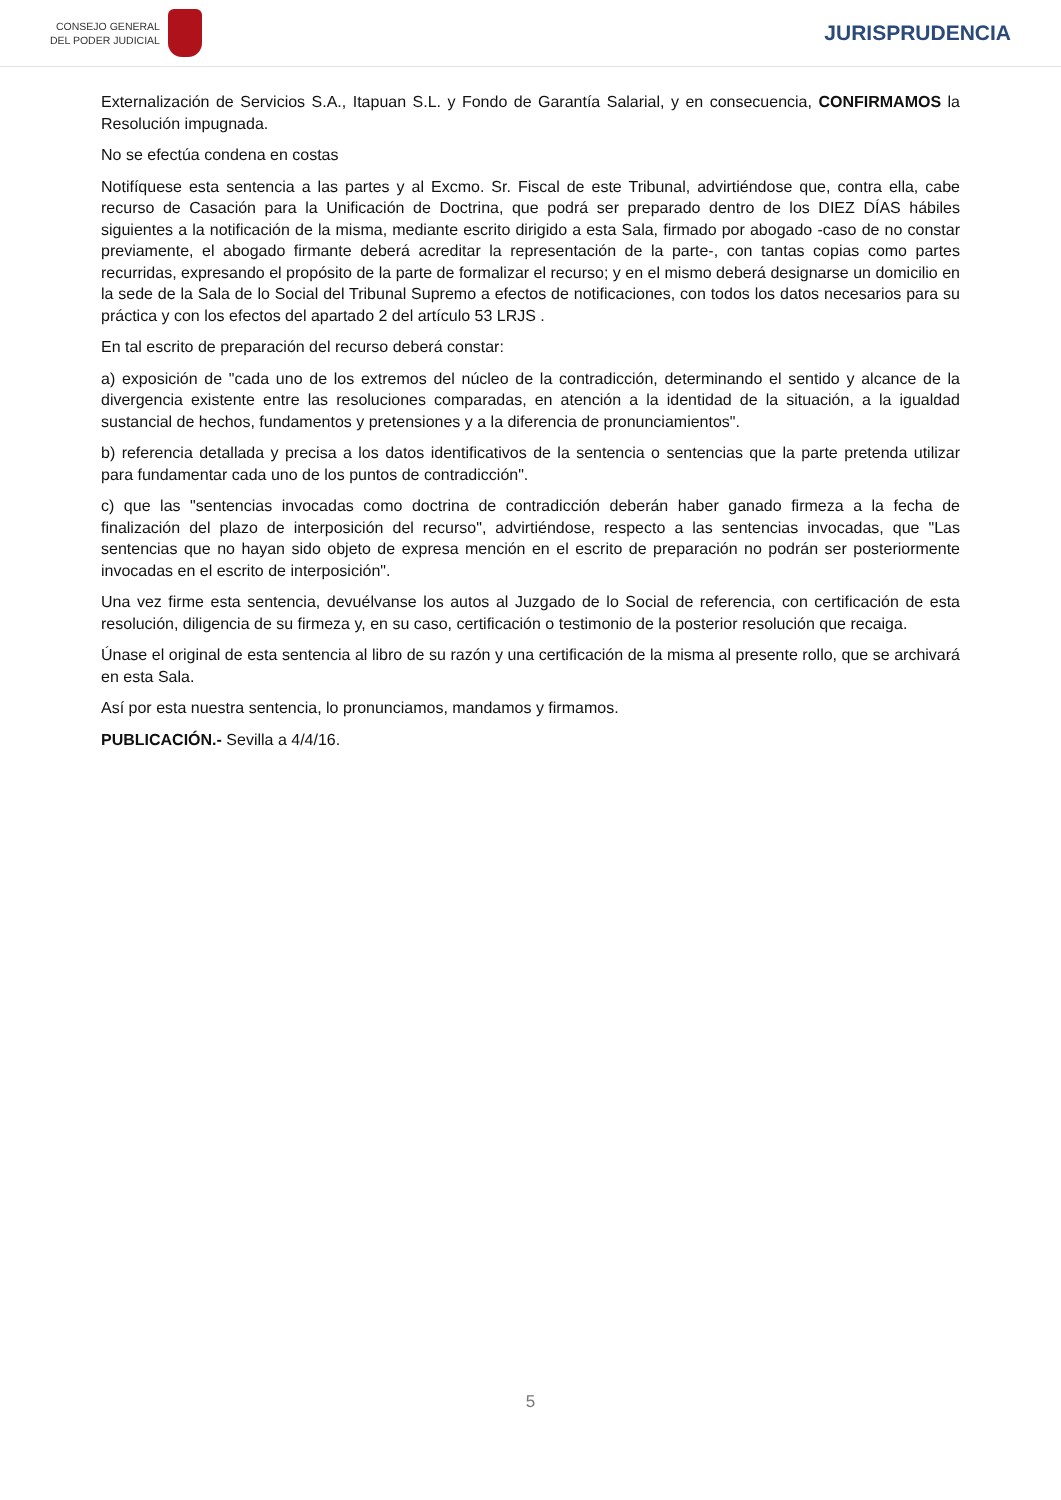CONSEJO GENERAL
DEL PODER JUDICIAL
JURISPRUDENCIA
Externalización de Servicios S.A., Itapuan S.L. y Fondo de Garantía Salarial, y en consecuencia, CONFIRMAMOS la Resolución impugnada.
No se efectúa condena en costas
Notifíquese esta sentencia a las partes y al Excmo. Sr. Fiscal de este Tribunal, advirtiéndose que, contra ella, cabe recurso de Casación para la Unificación de Doctrina, que podrá ser preparado dentro de los DIEZ DÍAS hábiles siguientes a la notificación de la misma, mediante escrito dirigido a esta Sala, firmado por abogado -caso de no constar previamente, el abogado firmante deberá acreditar la representación de la parte-, con tantas copias como partes recurridas, expresando el propósito de la parte de formalizar el recurso; y en el mismo deberá designarse un domicilio en la sede de la Sala de lo Social del Tribunal Supremo a efectos de notificaciones, con todos los datos necesarios para su práctica y con los efectos del apartado 2 del artículo 53 LRJS .
En tal escrito de preparación del recurso deberá constar:
a) exposición de "cada uno de los extremos del núcleo de la contradicción, determinando el sentido y alcance de la divergencia existente entre las resoluciones comparadas, en atención a la identidad de la situación, a la igualdad sustancial de hechos, fundamentos y pretensiones y a la diferencia de pronunciamientos".
b) referencia detallada y precisa a los datos identificativos de la sentencia o sentencias que la parte pretenda utilizar para fundamentar cada uno de los puntos de contradicción".
c) que las "sentencias invocadas como doctrina de contradicción deberán haber ganado firmeza a la fecha de finalización del plazo de interposición del recurso", advirtiéndose, respecto a las sentencias invocadas, que "Las sentencias que no hayan sido objeto de expresa mención en el escrito de preparación no podrán ser posteriormente invocadas en el escrito de interposición".
Una vez firme esta sentencia, devuélvanse los autos al Juzgado de lo Social de referencia, con certificación de esta resolución, diligencia de su firmeza y, en su caso, certificación o testimonio de la posterior resolución que recaiga.
Únase el original de esta sentencia al libro de su razón y una certificación de la misma al presente rollo, que se archivará en esta Sala.
Así por esta nuestra sentencia, lo pronunciamos, mandamos y firmamos.
PUBLICACIÓN.- Sevilla a 4/4/16.
5